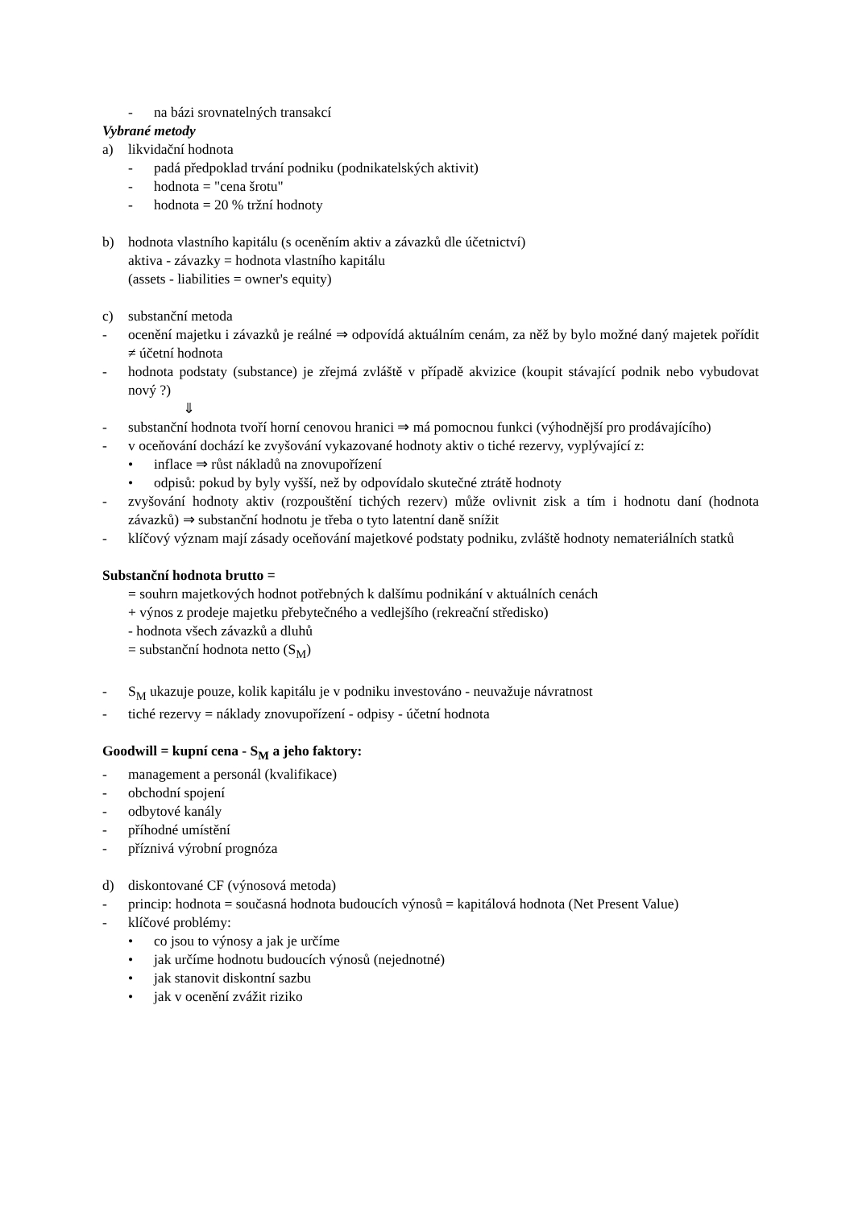- na bázi srovnatelných transakcí
Vybrané metody
a) likvidační hodnota
- padá předpoklad trvání podniku (podnikatelských aktivit)
- hodnota = "cena šrotu"
- hodnota = 20 % tržní hodnoty
b) hodnota vlastního kapitálu (s oceněním aktiv a závazků dle účetnictví)
aktiva - závazky = hodnota vlastního kapitálu
(assets - liabilities = owner's equity)
c) substanční metoda
- ocenění majetku i závazků je reálné ⇒ odpovídá aktuálním cenám, za něž by bylo možné daný majetek pořídit ≠ účetní hodnota
- hodnota podstaty (substance) je zřejmá zvláště v případě akvizice (koupit stávající podnik nebo vybudovat nový ?)
⇓
- substanční hodnota tvoří horní cenovou hranici ⇒ má pomocnou funkci (výhodnější pro prodávajícího)
- v oceňování dochází ke zvyšování vykazované hodnoty aktiv o tiché rezervy, vyplývající z:
• inflace ⇒ růst nákladů na znovupořízení
• odpisů: pokud by byly vyšší, než by odpovídalo skutečné ztrátě hodnoty
- zvyšování hodnoty aktiv (rozpouštění tichých rezerv) může ovlivnit zisk a tím i hodnotu daní (hodnota závazků) ⇒ substanční hodnotu je třeba o tyto latentní daně snížit
- klíčový význam mají zásady oceňování majetkové podstaty podniku, zvláště hodnoty nemateriálních statků
Substanční hodnota brutto =
= souhrn majetkových hodnot potřebných k dalšímu podnikání v aktuálních cenách
+ výnos z prodeje majetku přebytečného a vedlejšího (rekreační středisko)
- hodnota všech závazků a dluhů
= substanční hodnota netto (S<sub>M</sub>)
- S<sub>M</sub> ukazuje pouze, kolik kapitálu je v podniku investováno - neuvažuje návratnost
- tiché rezervy = náklady znovupořízení - odpisy - účetní hodnota
Goodwill = kupní cena - S<sub>M</sub> a jeho faktory:
- management a personál (kvalifikace)
- obchodní spojení
- odbytové kanály
- příhodné umístění
- příznivá výrobní prognóza
d) diskontované CF (výnosová metoda)
- princip: hodnota = současná hodnota budoucích výnosů = kapitálová hodnota (Net Present Value)
- klíčové problémy:
• co jsou to výnosy a jak je určíme
• jak určíme hodnotu budoucích výnosů (nejednotné)
• jak stanovit diskontní sazbu
• jak v ocenění zvážit riziko